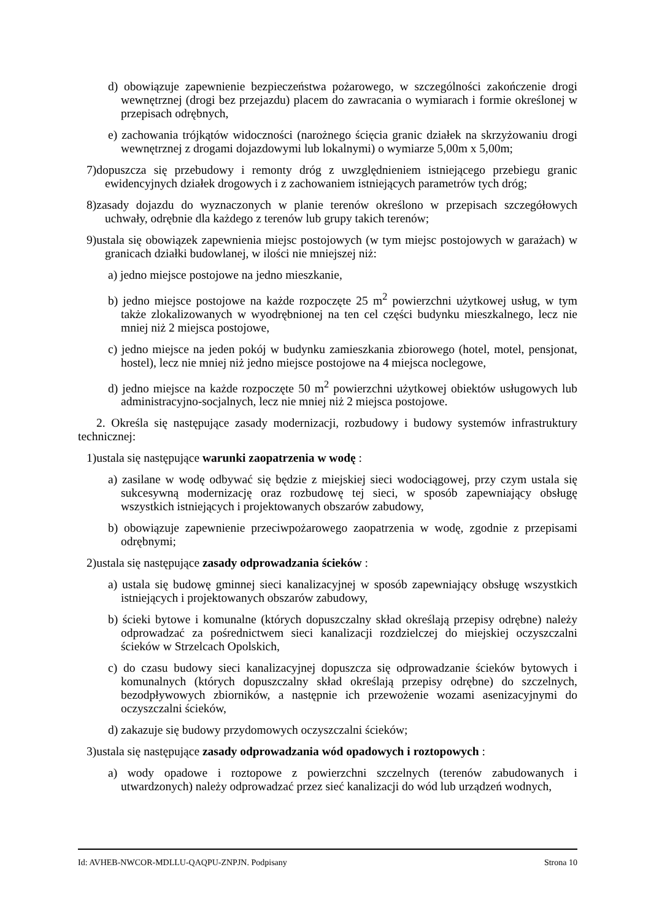d) obowiązuje zapewnienie bezpieczeństwa pożarowego, w szczególności zakończenie drogi wewnętrznej (drogi bez przejazdu) placem do zawracania o wymiarach i formie określonej w przepisach odrębnych,
e) zachowania trójkątów widoczności (narożnego ścięcia granic działek na skrzyżowaniu drogi wewnętrznej z drogami dojazdowymi lub lokalnymi) o wymiarze 5,00m x 5,00m;
7)dopuszcza się przebudowy i remonty dróg z uwzględnieniem istniejącego przebiegu granic ewidencyjnych działek drogowych i z zachowaniem istniejących parametrów tych dróg;
8)zasady dojazdu do wyznaczonych w planie terenów określono w przepisach szczegółowych uchwały, odrębnie dla każdego z terenów lub grupy takich terenów;
9)ustala się obowiązek zapewnienia miejsc postojowych (w tym miejsc postojowych w garażach) w granicach działki budowlanej, w ilości nie mniejszej niż:
a) jedno miejsce postojowe na jedno mieszkanie,
b) jedno miejsce postojowe na każde rozpoczęte 25 m<sup>2</sup> powierzchni użytkowej usług, w tym także zlokalizowanych w wyodrębnionej na ten cel części budynku mieszkalnego, lecz nie mniej niż 2 miejsca postojowe,
c) jedno miejsce na jeden pokój w budynku zamieszkania zbiorowego (hotel, motel, pensjonat, hostel), lecz nie mniej niż jedno miejsce postojowe na 4 miejsca noclegowe,
d) jedno miejsce na każde rozpoczęte 50 m<sup>2</sup> powierzchni użytkowej obiektów usługowych lub administracyjno-socjalnych, lecz nie mniej niż 2 miejsca postojowe.
2. Określa się następujące zasady modernizacji, rozbudowy i budowy systemów infrastruktury technicznej:
1)ustala się następujące warunki zaopatrzenia w wodę :
a) zasilane w wodę odbywać się będzie z miejskiej sieci wodociągowej, przy czym ustala się sukcesywną modernizację oraz rozbudowę tej sieci, w sposób zapewniający obsługę wszystkich istniejących i projektowanych obszarów zabudowy,
b) obowiązuje zapewnienie przeciwpożarowego zaopatrzenia w wodę, zgodnie z przepisami odrębnymi;
2)ustala się następujące zasady odprowadzania ścieków :
a) ustala się budowę gminnej sieci kanalizacyjnej w sposób zapewniający obsługę wszystkich istniejących i projektowanych obszarów zabudowy,
b) ścieki bytowe i komunalne (których dopuszczalny skład określają przepisy odrębne) należy odprowadzać za pośrednictwem sieci kanalizacji rozdzielczej do miejskiej oczyszczalni ścieków w Strzelcach Opolskich,
c) do czasu budowy sieci kanalizacyjnej dopuszcza się odprowadzanie ścieków bytowych i komunalnych (których dopuszczalny skład określają przepisy odrębne) do szczelnych, bezodpływowych zbiorników, a następnie ich przewożenie wozami asenizacyjnymi do oczyszczalni ścieków,
d) zakazuje się budowy przydomowych oczyszczalni ścieków;
3)ustala się następujące zasady odprowadzania wód opadowych i roztopowych :
a) wody opadowe i roztopowe z powierzchni szczelnych (terenów zabudowanych i utwardzonych) należy odprowadzać przez sieć kanalizacji do wód lub urządzeń wodnych,
Id: AVHEB-NWCOR-MDLLU-QAQPU-ZNPJN. Podpisany Strona 10